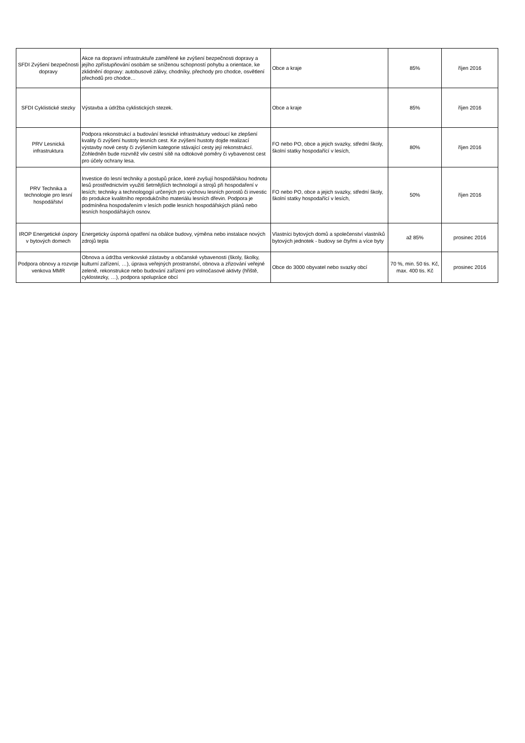| SFDI Zvýšení bezpečnosti dopravy | Akce na dopravní infrastruktuře zaměřené ke zvýšení bezpečnosti dopravy a jejího zpřístupňování osobám se sníženou schopností pohybu a orientace, ke zklidnění dopravy: autobusové zálivy, chodníky, přechody pro chodce, osvětlení přechodů pro chodce… | Obce a kraje | 85% | říjen 2016 |
| SFDI Cyklistické stezky | Výstavba a údržba cyklistických stezek. | Obce a kraje | 85% | říjen 2016 |
| PRV Lesnická infrastruktura | Podpora rekonstrukcí a budování lesnické infrastruktury vedoucí ke zlepšení kvality či zvýšení hustoty lesních cest. Ke zvýšení hustoty dojde realizací výstavby nové cesty či zvýšením kategorie stávající cesty její rekonstrukcí. Zohledněn bude rozvněž vliv cestní sítě na odtokové poměry či vybavenost cest pro účely ochrany lesa. | FO nebo PO, obce a jejich svazky, střední školy, školní statky hospodařící v lesích, | 80% | říjen 2016 |
| PRV Technika a technologie pro lesní hospodářství | Investice do lesní techniky a postupů práce, které zvyšují hospodářskou hodnotu lesů prostřednictvím využití šetrnějších technologií a strojů při hospodaření v lesích; techniky a technologogií určených pro výchovu lesních porostů či investic do produkce kvalitního reprodukčního materiálu lesních dřevin. Podpora je podmíněna hospodařením v lesích podle lesních hospodářských plánů nebo lesních hospodářských osnov. | FO nebo PO, obce a jejich svazky, střední školy, školní statky hospodařící v lesích, | 50% | říjen 2016 |
| IROP Energetické úspory v bytových domech | Energeticky úsporná opatření na obálce budovy, výměna nebo instalace nových zdrojů tepla | Vlastníci bytových domů a společenství vlastníků bytových jednotek - budovy se čtyřmi a více byty | až 85% | prosinec 2016 |
| Podpora obnovy a rozvoje venkova MMR | Obnova a údržba venkovské zástavby a občanské vybavenosti (školy, školky, kulturní zařízení, …), úprava veřejných prostranství, obnova a zřizování veřejné zeleně, rekonstrukce nebo budování zařízení pro volnočasové aktivty (hřiště, cyklostezky, …), podpora spolupráce obcí | Obce do 3000 obyvatel nebo svazky obcí | 70 %, min. 50 tis. Kč, max. 400 tis. Kč | prosinec 2016 |